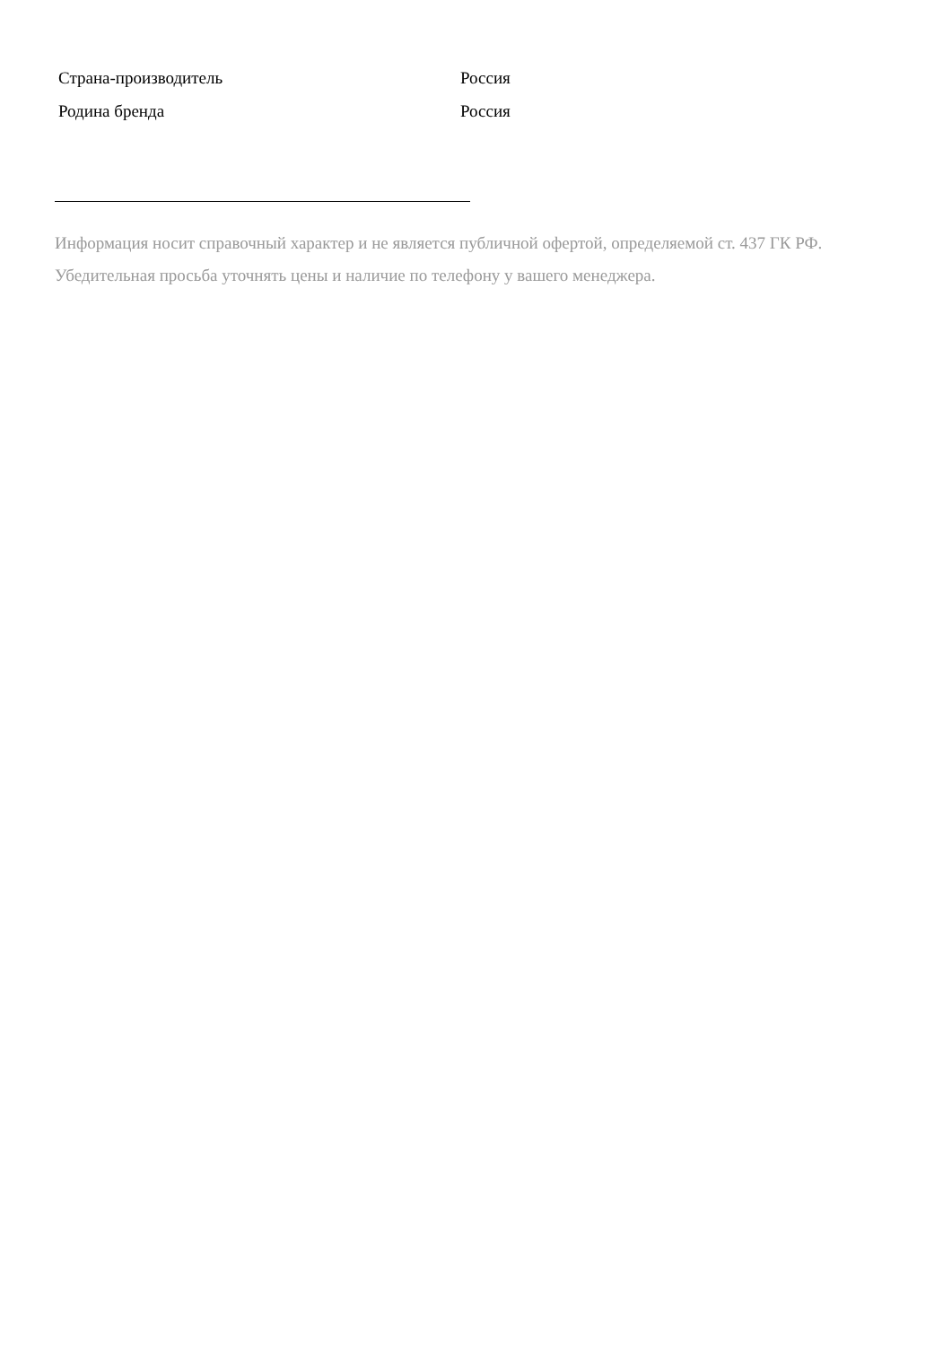| Страна-производитель | Россия |
| Родина бренда | Россия |
Информация носит справочный характер и не является публичной офертой, определяемой ст. 437 ГК РФ. Убедительная просьба уточнять цены и наличие по телефону у вашего менеджера.